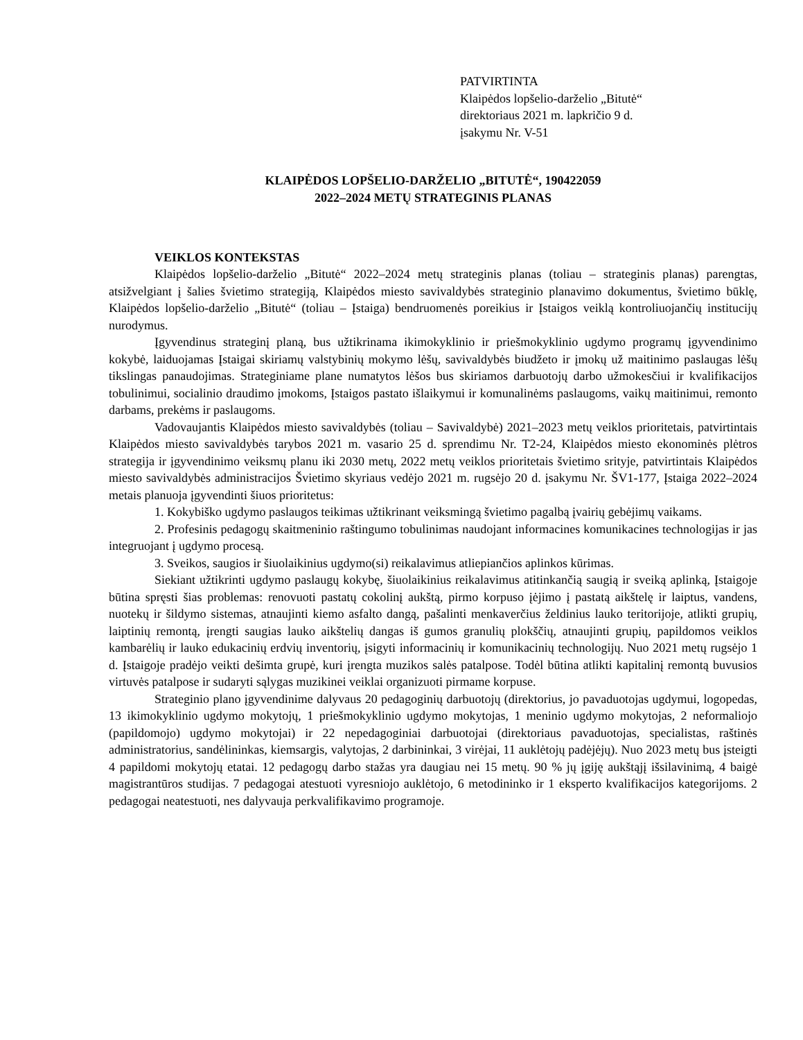PATVIRTINTA
Klaipėdos lopšelio-darželio „Bitutė“
direktoriaus 2021 m. lapkričio 9 d.
įsakymu Nr. V-51
KLAIPĖDOS LOPŠELIO-DARŽELIO „BITUTĖ“, 190422059
2022–2024 METŲ STRATEGINIS PLANAS
VEIKLOS KONTEKSTAS
Klaipėdos lopšelio-darželio „Bitutė“ 2022–2024 metų strateginis planas (toliau – strateginis planas) parengtas, atsižvelgiant į šalies švietimo strategiją, Klaipėdos miesto savivaldybės strateginio planavimo dokumentus, švietimo būklę, Klaipėdos lopšelio-darželio „Bitutė“ (toliau – Įstaiga) bendruomenės poreikius ir Įstaigos veiklą kontroliuojančių institucijų nurodymus.
Įgyvendinus strateginį planą, bus užtikrinama ikimokyklinio ir priešmokyklinio ugdymo programų įgyvendinimo kokybė, laiduojamas Įstaigai skiriamų valstybinių mokymo lėšų, savivaldybės biudžeto ir įmokų už maitinimo paslaugas lėšų tikslingas panaudojimas. Strateginiame plane numatytos lėšos bus skiriamos darbuotojų darbo užmokesčiui ir kvalifikacijos tobulinimui, socialinio draudimo įmokoms, Įstaigos pastato išlaikymui ir komunalinėms paslaugoms, vaikų maitinimui, remonto darbams, prekėms ir paslaugoms.
Vadovaujantis Klaipėdos miesto savivaldybės (toliau – Savivaldybė) 2021–2023 metų veiklos prioritetais, patvirtintais Klaipėdos miesto savivaldybės tarybos 2021 m. vasario 25 d. sprendimu Nr. T2-24, Klaipėdos miesto ekonominės plėtros strategija ir įgyvendinimo veiksmų planu iki 2030 metų, 2022 metų veiklos prioritetais švietimo srityje, patvirtintais Klaipėdos miesto savivaldybės administracijos Švietimo skyriaus vedėjo 2021 m. rugsėjo 20 d. įsakymu Nr. ŠV1-177, Įstaiga 2022–2024 metais planuoja įgyvendinti šiuos prioritetus:
1. Kokybiško ugdymo paslaugos teikimas užtikrinant veiksmingą švietimo pagalbą įvairių gebėjimų vaikams.
2. Profesinis pedagogų skaitmeninio raštingumo tobulinimas naudojant informacines komunikacines technologijas ir jas integruojant į ugdymo procesą.
3. Sveikos, saugios ir šiuolaikinius ugdymo(si) reikalavimus atliepiančios aplinkos kūrimas.
Siekiant užtikrinti ugdymo paslaugų kokybę, šiuolaikinius reikalavimus atitinkančią saugią ir sveiką aplinką, Įstaigoje būtina spręsti šias problemas: renovuoti pastatų cokolinį aukštą, pirmo korpuso įėjimo į pastatą aikštelę ir laiptus, vandens, nuotekų ir šildymo sistemas, atnaujinti kiemo asfalto dangą, pašalinti menkaverčius želdinius lauko teritorijoje, atlikti grupių, laiptinių remontą, įrengti saugias lauko aikštelių dangas iš gumos granulių plokščių, atnaujinti grupių, papildomos veiklos kambarėlių ir lauko edukacinių erdvių inventorių, įsigyti informacinių ir komunikacinių technologijų. Nuo 2021 metų rugsėjo 1 d. Įstaigoje pradėjo veikti dešimta grupė, kuri įrengta muzikos salės patalpose. Todėl būtina atlikti kapitalinį remontą buvusios virtuvės patalpose ir sudaryti sąlygas muzikinei veiklai organizuoti pirmame korpuse.
Strateginio plano įgyvendinime dalyvaus 20 pedagoginių darbuotojų (direktorius, jo pavaduotojas ugdymui, logopedas, 13 ikimokyklinio ugdymo mokytojų, 1 priešmokyklinio ugdymo mokytojas, 1 meninio ugdymo mokytojas, 2 neformaliojo (papildomojo) ugdymo mokytojai) ir 22 nepedagoginiai darbuotojai (direktoriaus pavaduotojas, specialistas, raštinės administratorius, sandėlininkas, kiemsargis, valytojas, 2 darbininkai, 3 virėjai, 11 auklėtojų padėjėjų). Nuo 2023 metų bus įsteigti 4 papildomi mokytojų etatai. 12 pedagogų darbo stažas yra daugiau nei 15 metų. 90 % jų įgiję aukštąjį išsilavinimą, 4 baigė magistrantūros studijas. 7 pedagogai atestuoti vyresniojo auklėtojo, 6 metodininko ir 1 eksperto kvalifikacijos kategorijoms. 2 pedagogai neatestuoti, nes dalyvauja perkvalifikavimo programoje.